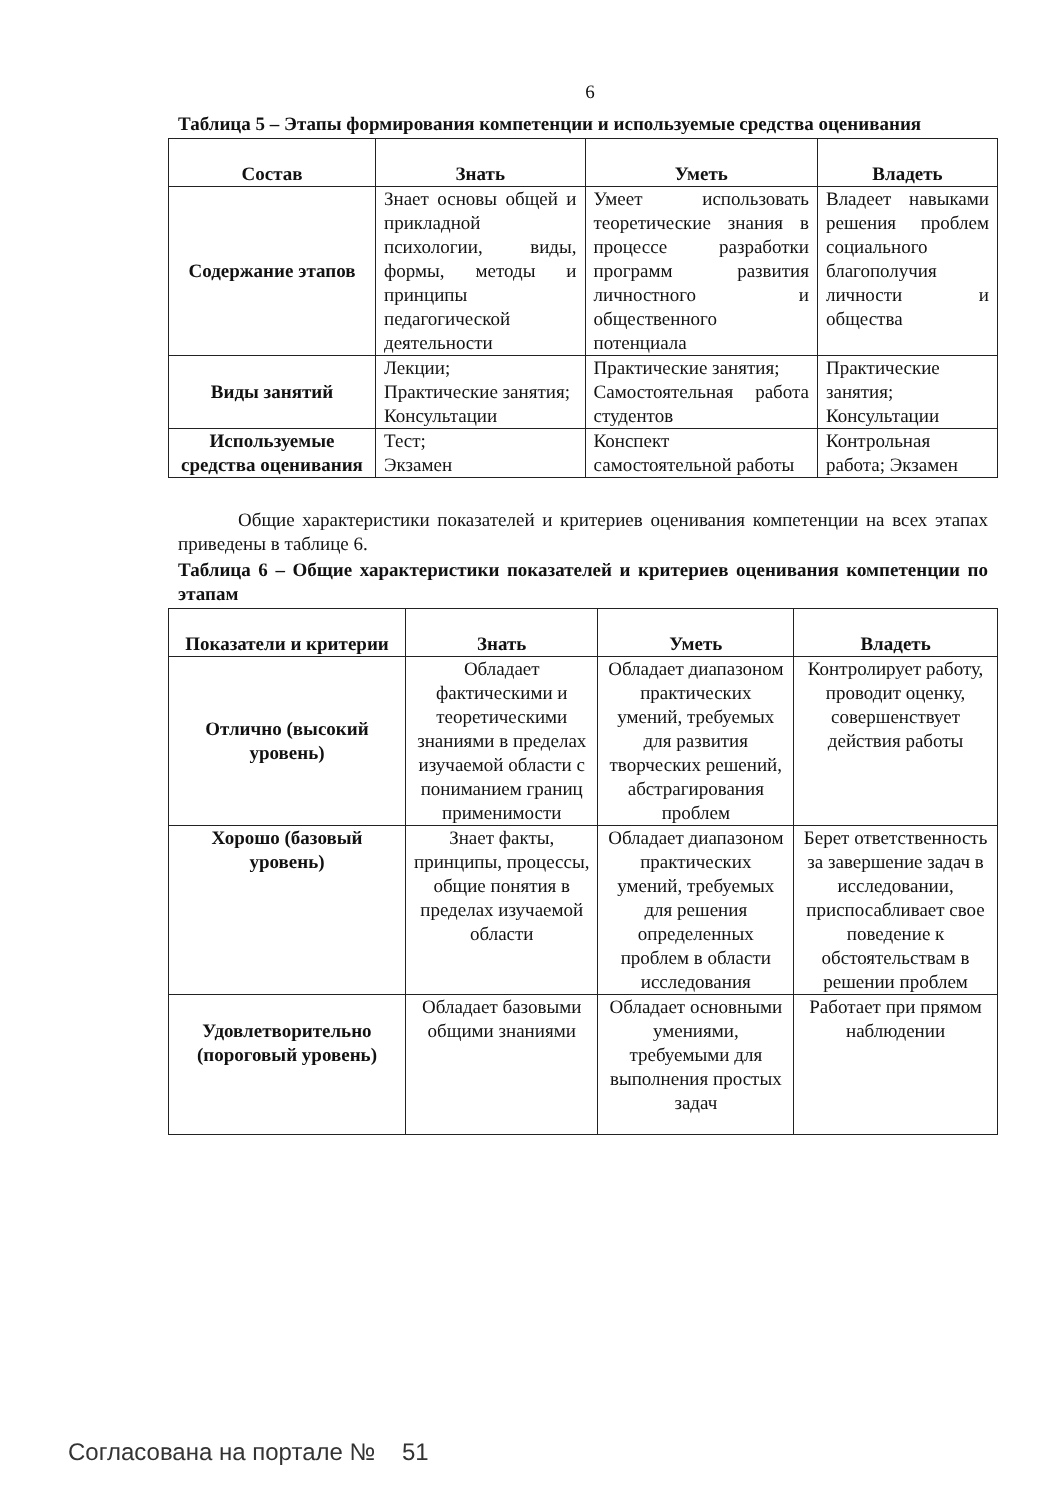6
Таблица 5 – Этапы формирования компетенции и используемые средства оценивания
| Состав | Знать | Уметь | Владеть |
| --- | --- | --- | --- |
| Содержание этапов | Знает основы общей и прикладной психологии, виды, формы, методы и принципы педагогической деятельности | Умеет использовать теоретические знания в процессе разработки программ развития личностного и общественного потенциала | Владеет навыками решения проблем социального благополучия личности и общества |
| Виды занятий | Лекции; Практические занятия; Консультации | Практические занятия; Самостоятельная работа студентов | Практические занятия; Консультации |
| Используемые средства оценивания | Тест; Экзамен | Конспект самостоятельной работы | Контрольная работа; Экзамен |
Общие характеристики показателей и критериев оценивания компетенции на всех этапах приведены в таблице 6.
Таблица 6 – Общие характеристики показателей и критериев оценивания компетенции по этапам
| Показатели и критерии | Знать | Уметь | Владеть |
| --- | --- | --- | --- |
| Отлично (высокий уровень) | Обладает фактическими и теоретическими знаниями в пределах изучаемой области с пониманием границ применимости | Обладает диапазоном практических умений, требуемых для развития творческих решений, абстрагирования проблем | Контролирует работу, проводит оценку, совершенствует действия работы |
| Хорошо (базовый уровень) | Знает факты, принципы, процессы, общие понятия в пределах изучаемой области | Обладает диапазоном практических умений, требуемых для решения определенных проблем в области исследования | Берет ответственность за завершение задач в исследовании, приспосабливает свое поведение к обстоятельствам в решении проблем |
| Удовлетворительно (пороговый уровень) | Обладает базовыми общими знаниями | Обладает основными умениями, требуемыми для выполнения простых задач | Работает при прямом наблюдении |
Согласована на портале № 51